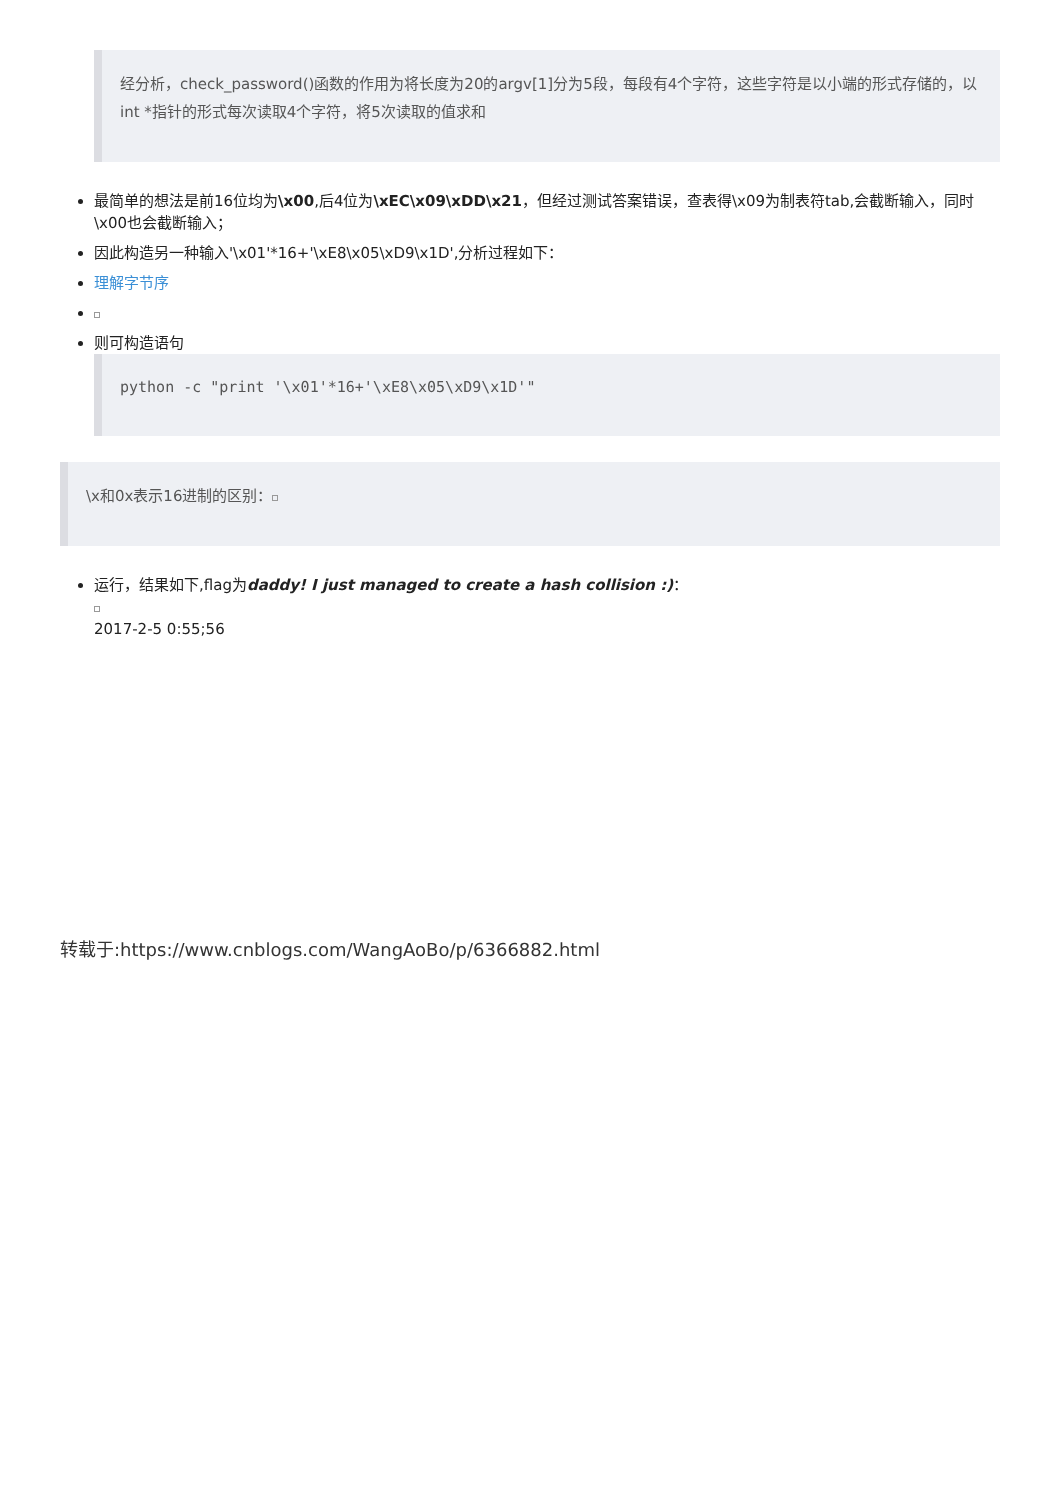经分析，check_password()函数的作用为将长度为20的argv[1]分为5段，每段有4个字符，这些字符是以小端的形式存储的，以int *指针的形式每次读取4个字符，将5次读取的值求和
最简单的想法是前16位均为\x00,后4位为\xEC\x09\xDD\x21，但经过测试答案错误，查表得\x09为制表符tab,会截断输入，同时\x00也会截断输入；
因此构造另一种输入'\x01'*16+'\xE8\x05\xD9\x1D',分析过程如下：
理解字节序
则可构造语句
python -c "print '\x01'*16+'\xE8\x05\xD9\x1D'"
\x和0x表示16进制的区别：
运行，结果如下,flag为daddy! I just managed to create a hash collision :)：
2017-2-5 0:55;56
转载于:https://www.cnblogs.com/WangAoBo/p/6366882.html